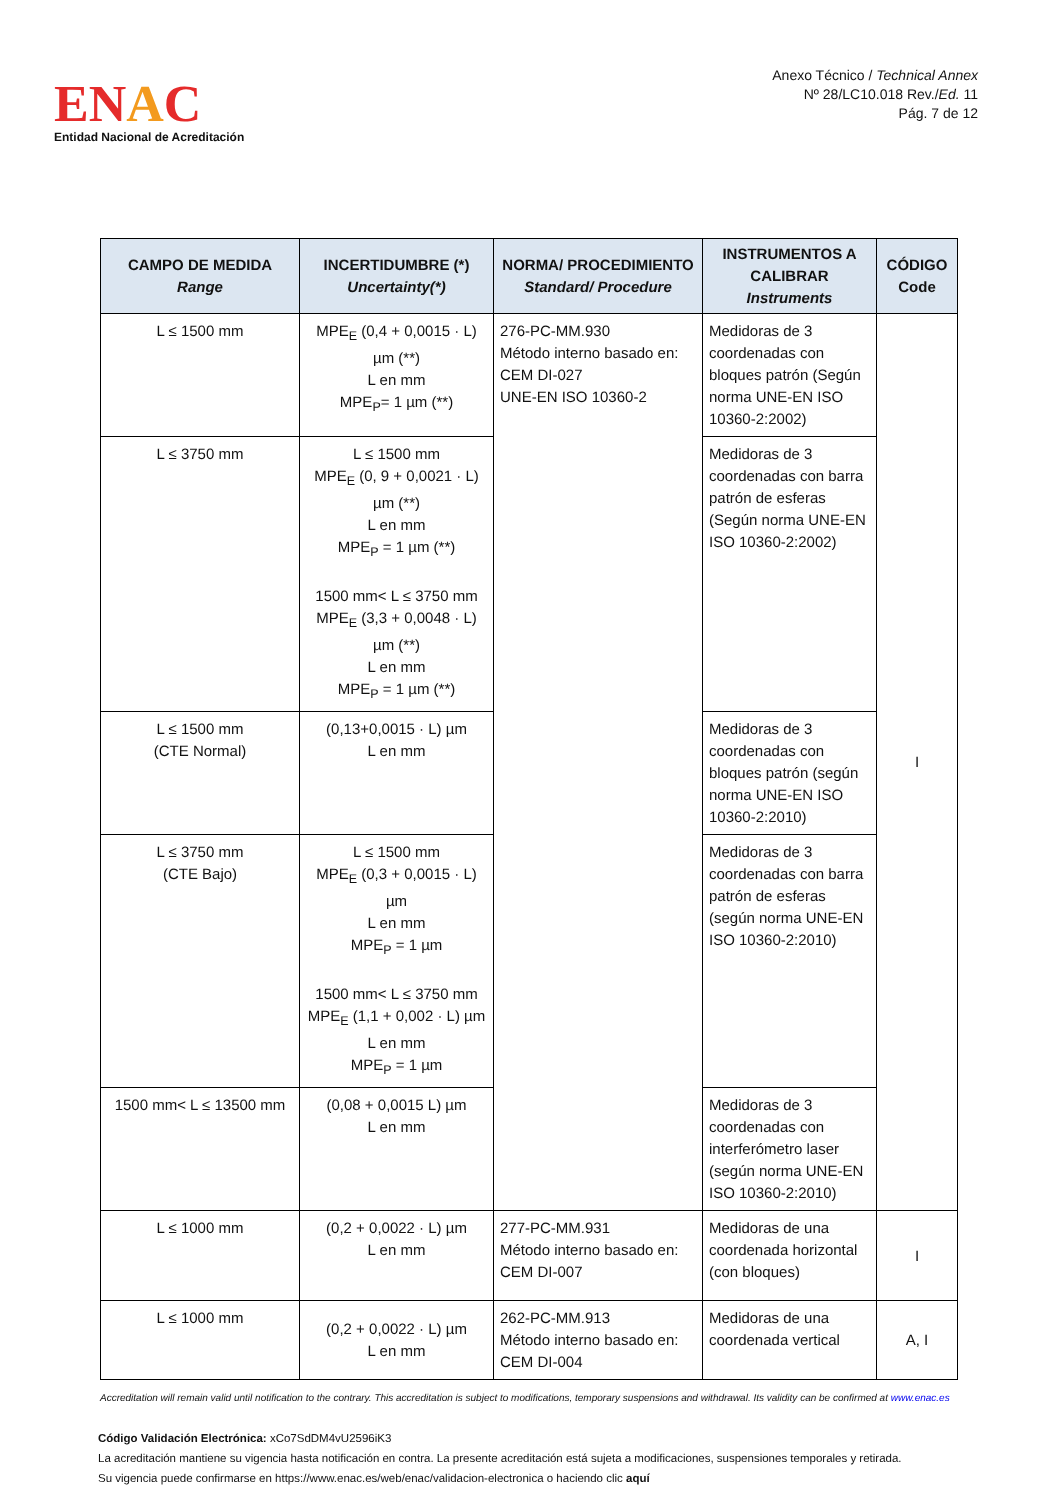ENAC
Entidad Nacional de Acreditación
Anexo Técnico / Technical Annex
Nº 28/LC10.018 Rev./Ed. 11
Pág. 7 de 12
| CAMPO DE MEDIDA Range | INCERTIDUMBRE (*) Uncertainty(*) | NORMA/ PROCEDIMIENTO Standard/ Procedure | INSTRUMENTOS A CALIBRAR Instruments | CÓDIGO Code |
| --- | --- | --- | --- | --- |
| L ≤ 1500 mm | MPE<sub>E</sub> (0,4 + 0,0015 · L) µm (**) L en mm MPE<sub>P</sub>= 1 µm (**) | 276-PC-MM.930 Método interno basado en: CEM DI-027 UNE-EN ISO 10360-2 | Medidoras de 3 coordenadas con bloques patrón (Según norma UNE-EN ISO 10360-2:2002) | I |
| L ≤ 3750 mm | L ≤ 1500 mm MPE<sub>E</sub> (0, 9 + 0,0021 · L) µm (**) L en mm MPE<sub>P</sub> = 1 µm (**) 1500 mm< L ≤ 3750 mm MPE<sub>E</sub> (3,3 + 0,0048 · L) µm (**) L en mm MPE<sub>P</sub> = 1 µm (**) | | Medidoras de 3 coordenadas con barra patrón de esferas (Según norma UNE-EN ISO 10360-2:2002) | |
| L ≤ 1500 mm (CTE Normal) | (0,13+0,0015 · L) µm L en mm | | Medidoras de 3 coordenadas con bloques patrón (según norma UNE-EN ISO 10360-2:2010) | |
| L ≤ 3750 mm (CTE Bajo) | L ≤ 1500 mm MPE<sub>E</sub> (0,3 + 0,0015 · L) µm L en mm MPE<sub>P</sub> = 1 µm 1500 mm< L ≤ 3750 mm MPE<sub>E</sub> (1,1 + 0,002 · L) µm L en mm MPE<sub>P</sub> = 1 µm | | Medidoras de 3 coordenadas con barra patrón de esferas (según norma UNE-EN ISO 10360-2:2010) | |
| 1500 mm< L ≤ 13500 mm | (0,08 + 0,0015 L) µm L en mm | | Medidoras de 3 coordenadas con interferómetro laser (según norma UNE-EN ISO 10360-2:2010) | |
| L ≤ 1000 mm | (0,2 + 0,0022 · L) µm L en mm | 277-PC-MM.931 Método interno basado en: CEM DI-007 | Medidoras de una coordenada horizontal (con bloques) | I |
| L ≤ 1000 mm | (0,2 + 0,0022 · L) µm L en mm | 262-PC-MM.913 Método interno basado en: CEM DI-004 | Medidoras de una coordenada vertical | A, I |
Accreditation will remain valid until notification to the contrary. This accreditation is subject to modifications, temporary suspensions and withdrawal. Its validity can be confirmed at www.enac.es
Código Validación Electrónica: xCo7SdDM4vU2596iK3
La acreditación mantiene su vigencia hasta notificación en contra. La presente acreditación está sujeta a modificaciones, suspensiones temporales y retirada.
Su vigencia puede confirmarse en https://www.enac.es/web/enac/validacion-electronica o haciendo clic aquí